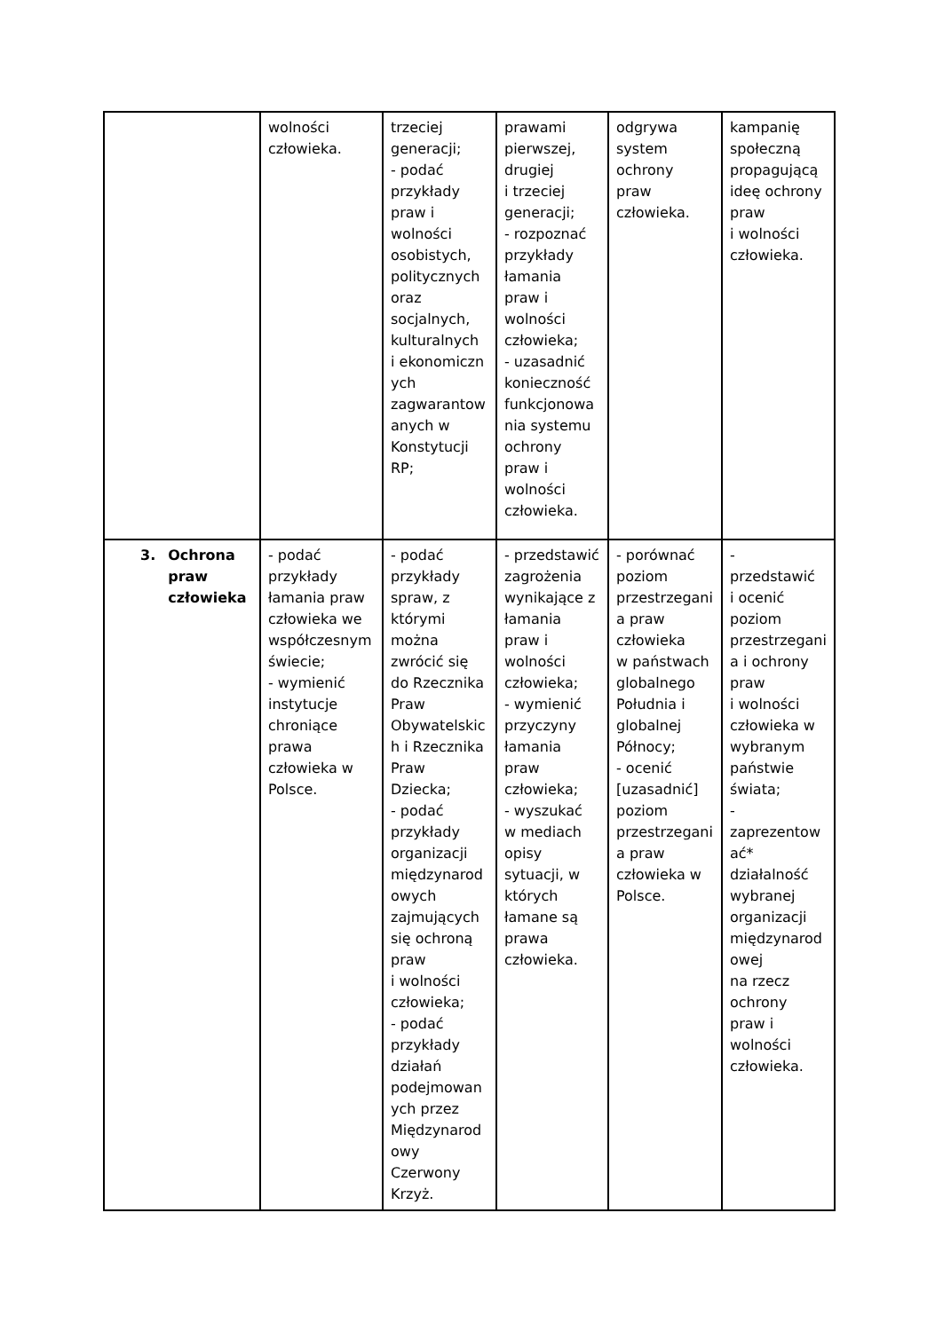| | wolności człowieka. | trzeciej generacji; - podać przykłady praw i wolności osobistych, politycznych oraz socjalnych, kulturalnych i ekonomiczn ych zagwarantow anych w Konstytucji RP; | prawami pierwszej, drugiej i trzeciej generacji; - rozpoznać przykłady łamania praw i wolności człowieka; - uzasadnić konieczność funkcjonowa nia systemu ochrony praw i wolności człowieka. | odgrywa system ochrony praw człowieka. | kampanię społeczną propagującą ideę ochrony praw i wolności człowieka. |
| 3. Ochrona praw człowieka | - podać przykłady łamania praw człowieka we współczesnym świecie; - wymienić instytucje chroniące prawa człowieka w Polsce. | - podać przykłady spraw, z którymi można zwrócić się do Rzecznika Praw Obywatelskic h i Rzecznika Praw Dziecka; - podać przykłady organizacji międzynarod owych zajmujących się ochroną praw i wolności człowieka; - podać przykłady działań podejmowan ych przez Międzynarod owy Czerwony Krzyż. | - przedstawić zagrożenia wynikające z łamania praw i wolności człowieka; - wymienić przyczyny łamania praw człowieka; - wyszukać w mediach opisy sytuacji, w których łamane są prawa człowieka. | - porównać poziom przestrzegani a praw człowieka w państwach globalnego Południa i globalnej Północy; - ocenić [uzasadnić] poziom przestrzegani a praw człowieka w Polsce. | - przedstawić i ocenić poziom przestrzegani a i ochrony praw i wolności człowieka w wybranym państwie świata; - zaprezentow ać* działalność wybranej organizacji międzynarod owej na rzecz ochrony praw i wolności człowieka. |